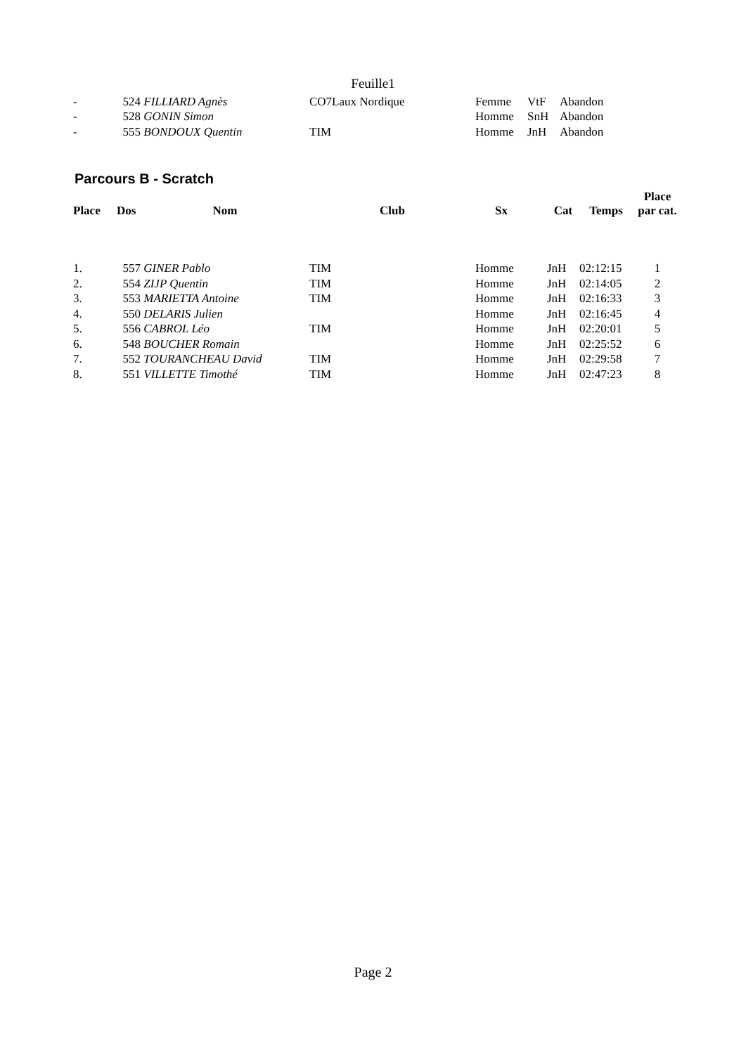Feuille1
| - | 524 | FILLIARD Agnès | CO7Laux Nordique | Femme | VtF | Abandon | |
| - | 528 | GONIN Simon | | Homme | SnH | Abandon | |
| - | 555 | BONDOUX Quentin | TIM | Homme | JnH | Abandon | |
Parcours B - Scratch
| Place | Dos | Nom | Club | Sx | Cat | Temps | Place par cat. |
| --- | --- | --- | --- | --- | --- | --- | --- |
| 1. | 557 | GINER Pablo | TIM | Homme | JnH | 02:12:15 | 1 |
| 2. | 554 | ZIJP Quentin | TIM | Homme | JnH | 02:14:05 | 2 |
| 3. | 553 | MARIETTA Antoine | TIM | Homme | JnH | 02:16:33 | 3 |
| 4. | 550 | DELARIS Julien | | Homme | JnH | 02:16:45 | 4 |
| 5. | 556 | CABROL Léo | TIM | Homme | JnH | 02:20:01 | 5 |
| 6. | 548 | BOUCHER Romain | | Homme | JnH | 02:25:52 | 6 |
| 7. | 552 | TOURANCHEAU David | TIM | Homme | JnH | 02:29:58 | 7 |
| 8. | 551 | VILLETTE Timothé | TIM | Homme | JnH | 02:47:23 | 8 |
Page 2